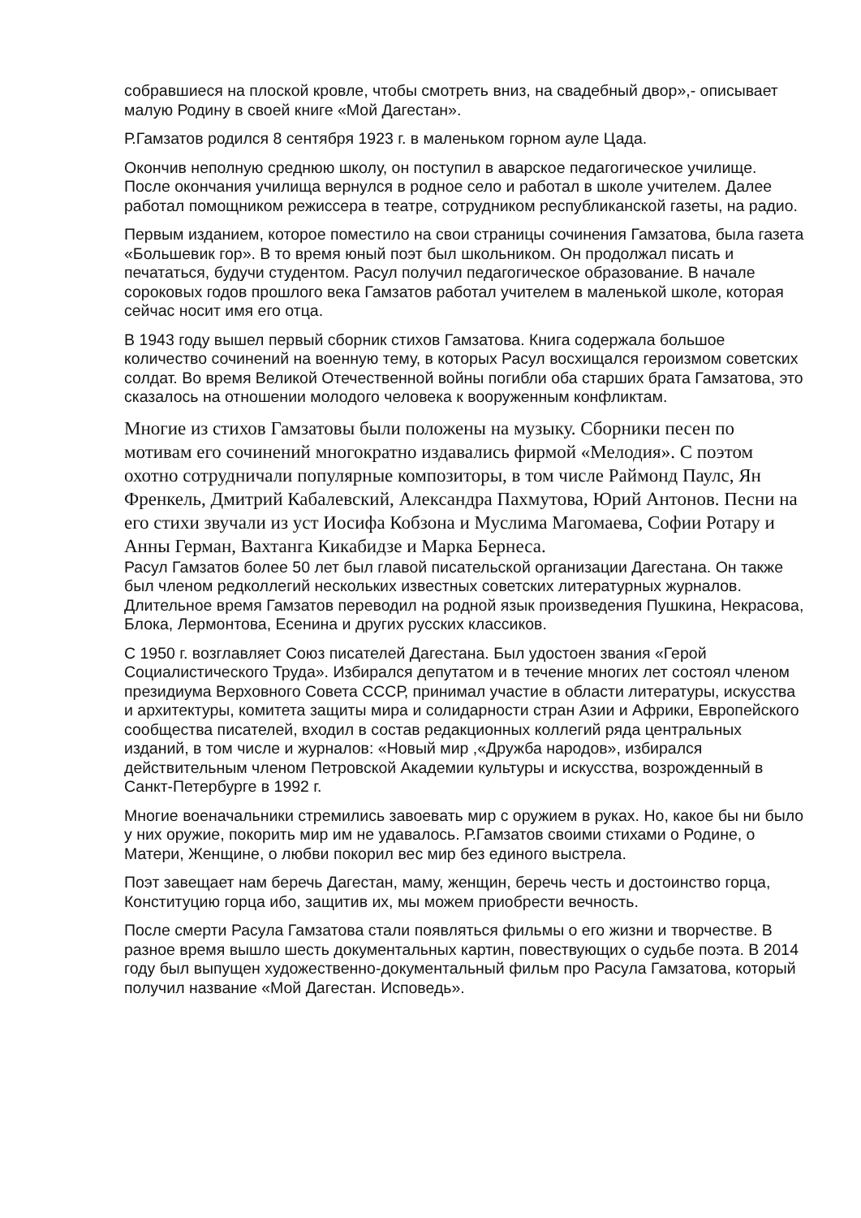собравшиеся на плоской кровле, чтобы смотреть вниз, на свадебный двор»,- описывает малую Родину в своей книге «Мой Дагестан».
Р.Гамзатов родился 8 сентября 1923 г. в маленьком горном ауле Цада.
Окончив неполную среднюю школу, он поступил в аварское педагогическое училище. После окончания училища вернулся в родное село и работал в школе учителем. Далее работал помощником режиссера в театре, сотрудником республиканской газеты, на радио.
Первым изданием, которое поместило на свои страницы сочинения Гамзатова, была газета «Большевик гор». В то время юный поэт был школьником. Он продолжал писать и печататься, будучи студентом. Расул получил педагогическое образование. В начале сороковых годов прошлого века Гамзатов работал учителем в маленькой школе, которая сейчас носит имя его отца.
В 1943 году вышел первый сборник стихов Гамзатова. Книга содержала большое количество сочинений на военную тему, в которых Расул восхищался героизмом советских солдат. Во время Великой Отечественной войны погибли оба старших брата Гамзатова, это сказалось на отношении молодого человека к вооруженным конфликтам.
Многие из стихов Гамзатовы были положены на музыку. Сборники песен по мотивам его сочинений многократно издавались фирмой «Мелодия». С поэтом охотно сотрудничали популярные композиторы, в том числе Раймонд Паулс, Ян Френкель, Дмитрий Кабалевский, Александра Пахмутова, Юрий Антонов. Песни на его стихи звучали из уст Иосифа Кобзона и Муслима Магомаева, Софии Ротару и Анны Герман, Вахтанга Кикабидзе и Марка Бернеса.
Расул Гамзатов более 50 лет был главой писательской организации Дагестана. Он также был членом редколлегий нескольких известных советских литературных журналов. Длительное время Гамзатов переводил на родной язык произведения Пушкина, Некрасова, Блока, Лермонтова, Есенина и других русских классиков.
С 1950 г. возглавляет Союз писателей Дагестана. Был удостоен звания «Герой Социалистического Труда». Избирался депутатом и в течение многих лет состоял членом президиума Верховного Совета СССР, принимал участие в области литературы, искусства и архитектуры, комитета защиты мира и солидарности стран Азии и Африки, Европейского сообщества писателей, входил в состав редакционных коллегий ряда центральных изданий, в том числе и журналов: «Новый мир ,«Дружба народов», избирался действительным членом Петровской Академии культуры и искусства, возрожденный в Санкт-Петербурге в 1992 г.
Многие военачальники стремились завоевать мир с оружием в руках. Но, какое бы ни было у них оружие, покорить мир им не удавалось. Р.Гамзатов своими стихами о Родине, о Матери, Женщине, о любви покорил вес мир без единого выстрела.
Поэт завещает нам беречь Дагестан, маму, женщин, беречь честь и достоинство горца, Конституцию горца ибо, защитив их, мы можем приобрести вечность.
После смерти Расула Гамзатова стали появляться фильмы о его жизни и творчестве. В разное время вышло шесть документальных картин, повествующих о судьбе поэта. В 2014 году был выпущен художественно-документальный фильм про Расула Гамзатова, который получил название «Мой Дагестан. Исповедь».